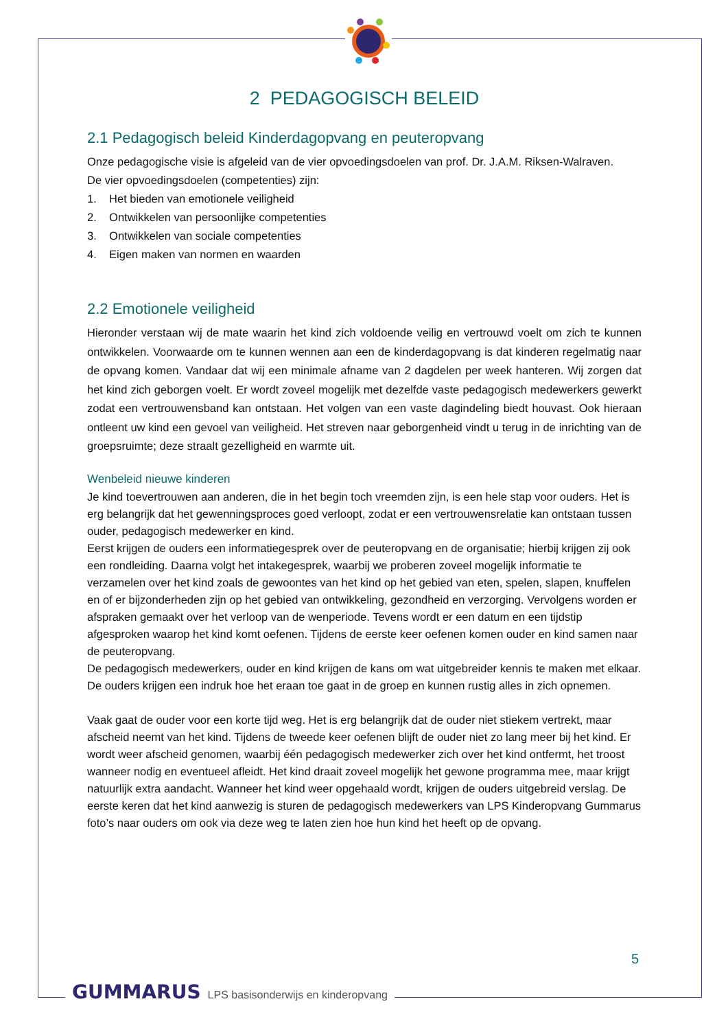2 PEDAGOGISCH BELEID
2.1 Pedagogisch beleid Kinderdagopvang en peuteropvang
Onze pedagogische visie is afgeleid van de vier opvoedingsdoelen van prof. Dr. J.A.M. Riksen-Walraven.
De vier opvoedingsdoelen (competenties) zijn:
1. Het bieden van emotionele veiligheid
2. Ontwikkelen van persoonlijke competenties
3. Ontwikkelen van sociale competenties
4. Eigen maken van normen en waarden
2.2 Emotionele veiligheid
Hieronder verstaan wij de mate waarin het kind zich voldoende veilig en vertrouwd voelt om zich te kunnen ontwikkelen. Voorwaarde om te kunnen wennen aan een de kinderdagopvang is dat kinderen regelmatig naar de opvang komen. Vandaar dat wij een minimale afname van 2 dagdelen per week hanteren. Wij zorgen dat het kind zich geborgen voelt. Er wordt zoveel mogelijk met dezelfde vaste pedagogisch medewerkers gewerkt zodat een vertrouwensband kan ontstaan. Het volgen van een vaste dagindeling biedt houvast. Ook hieraan ontleent uw kind een gevoel van veiligheid. Het streven naar geborgenheid vindt u terug in de inrichting van de groepsruimte; deze straalt gezelligheid en warmte uit.
Wenbeleid nieuwe kinderen
Je kind toevertrouwen aan anderen, die in het begin toch vreemden zijn, is een hele stap voor ouders. Het is erg belangrijk dat het gewenningsproces goed verloopt, zodat er een vertrouwensrelatie kan ontstaan tussen ouder, pedagogisch medewerker en kind.
Eerst krijgen de ouders een informatiegesprek over de peuteropvang en de organisatie; hierbij krijgen zij ook een rondleiding. Daarna volgt het intakegesprek, waarbij we proberen zoveel mogelijk informatie te verzamelen over het kind zoals de gewoontes van het kind op het gebied van eten, spelen, slapen, knuffelen en of er bijzonderheden zijn op het gebied van ontwikkeling, gezondheid en verzorging. Vervolgens worden er afspraken gemaakt over het verloop van de wenperiode. Tevens wordt er een datum en een tijdstip afgesproken waarop het kind komt oefenen. Tijdens de eerste keer oefenen komen ouder en kind samen naar de peuteropvang.
De pedagogisch medewerkers, ouder en kind krijgen de kans om wat uitgebreider kennis te maken met elkaar. De ouders krijgen een indruk hoe het eraan toe gaat in de groep en kunnen rustig alles in zich opnemen.
Vaak gaat de ouder voor een korte tijd weg. Het is erg belangrijk dat de ouder niet stiekem vertrekt, maar afscheid neemt van het kind. Tijdens de tweede keer oefenen blijft de ouder niet zo lang meer bij het kind. Er wordt weer afscheid genomen, waarbij één pedagogisch medewerker zich over het kind ontfermt, het troost wanneer nodig en eventueel afleidt. Het kind draait zoveel mogelijk het gewone programma mee, maar krijgt natuurlijk extra aandacht. Wanneer het kind weer opgehaald wordt, krijgen de ouders uitgebreid verslag. De eerste keren dat het kind aanwezig is sturen de pedagogisch medewerkers van LPS Kinderopvang Gummarus foto’s naar ouders om ook via deze weg te laten zien hoe hun kind het heeft op de opvang.
5
GUMMARUS LPS basisonderwijs en kinderopvang